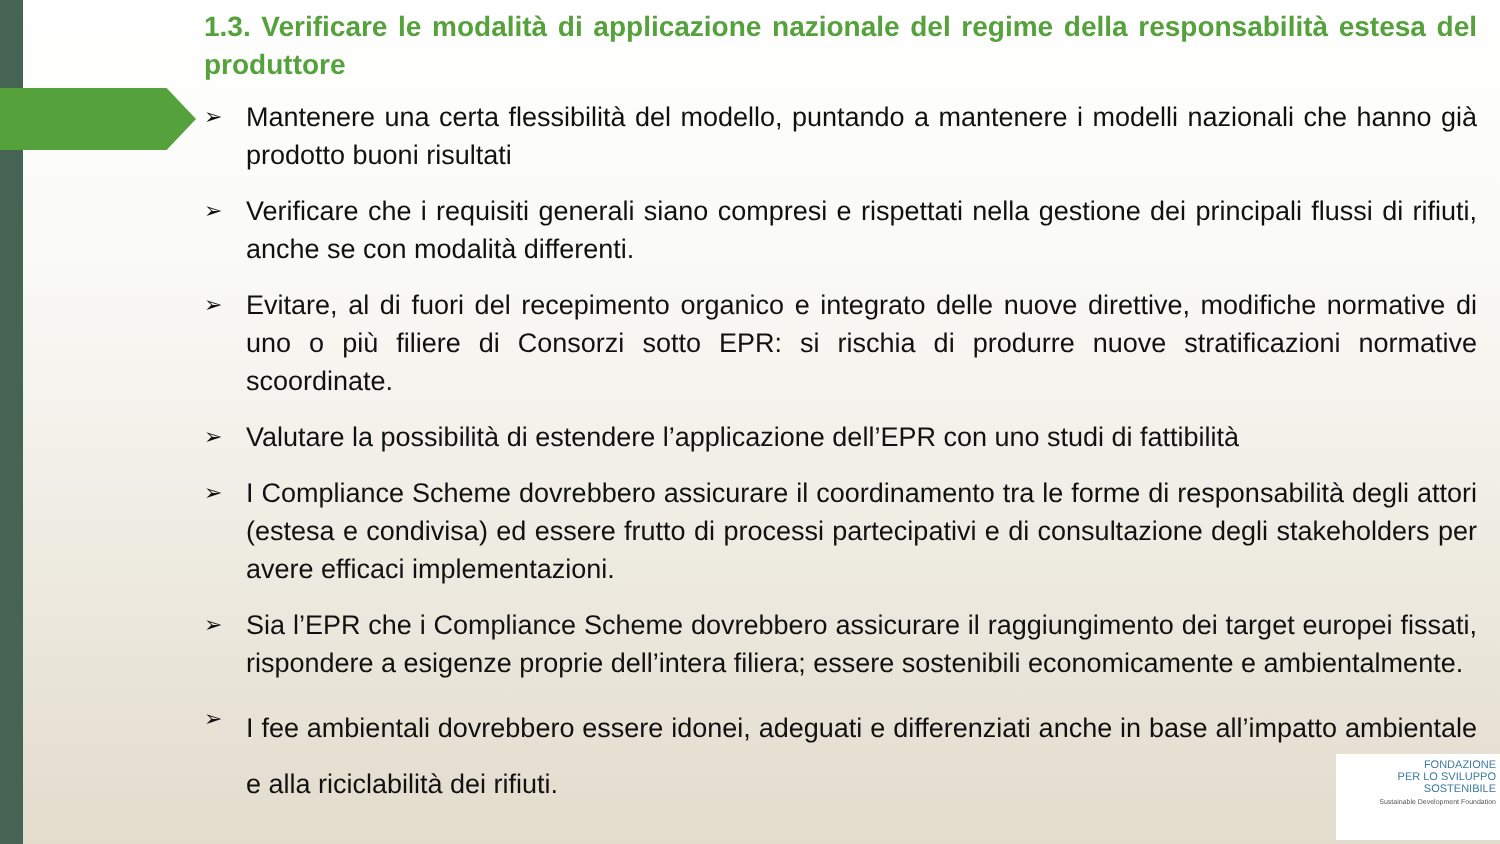1.3. Verificare le modalità di applicazione nazionale del regime della responsabilità estesa del produttore
➢ Mantenere una certa flessibilità del modello, puntando a mantenere i modelli nazionali che hanno già prodotto buoni risultati
➢ Verificare che i requisiti generali siano compresi e rispettati nella gestione dei principali flussi di rifiuti, anche se con modalità differenti.
➢ Evitare, al di fuori del recepimento organico e integrato delle nuove direttive, modifiche normative di uno o più filiere di Consorzi sotto EPR: si rischia di produrre nuove stratificazioni normative scoordinate.
➢ Valutare la possibilità di estendere l’applicazione dell’EPR con uno studi di fattibilità
➢ I Compliance Scheme dovrebbero assicurare il coordinamento tra le forme di responsabilità degli attori (estesa e condivisa) ed essere frutto di processi partecipativi e di consultazione degli stakeholders per avere efficaci implementazioni.
➢ Sia l’EPR che i Compliance Scheme dovrebbero assicurare il raggiungimento dei target europei fissati, rispondere a esigenze proprie dell’intera filiera; essere sostenibili economicamente e ambientalmente.
➢ I fee ambientali dovrebbero essere idonei, adeguati e differenziati anche in base all’impatto ambientale e alla riciclabilità dei rifiuti.
FONDAZIONE
PER LO SVILUPPO
SOSTENIBILE
Sustainable Development Foundation